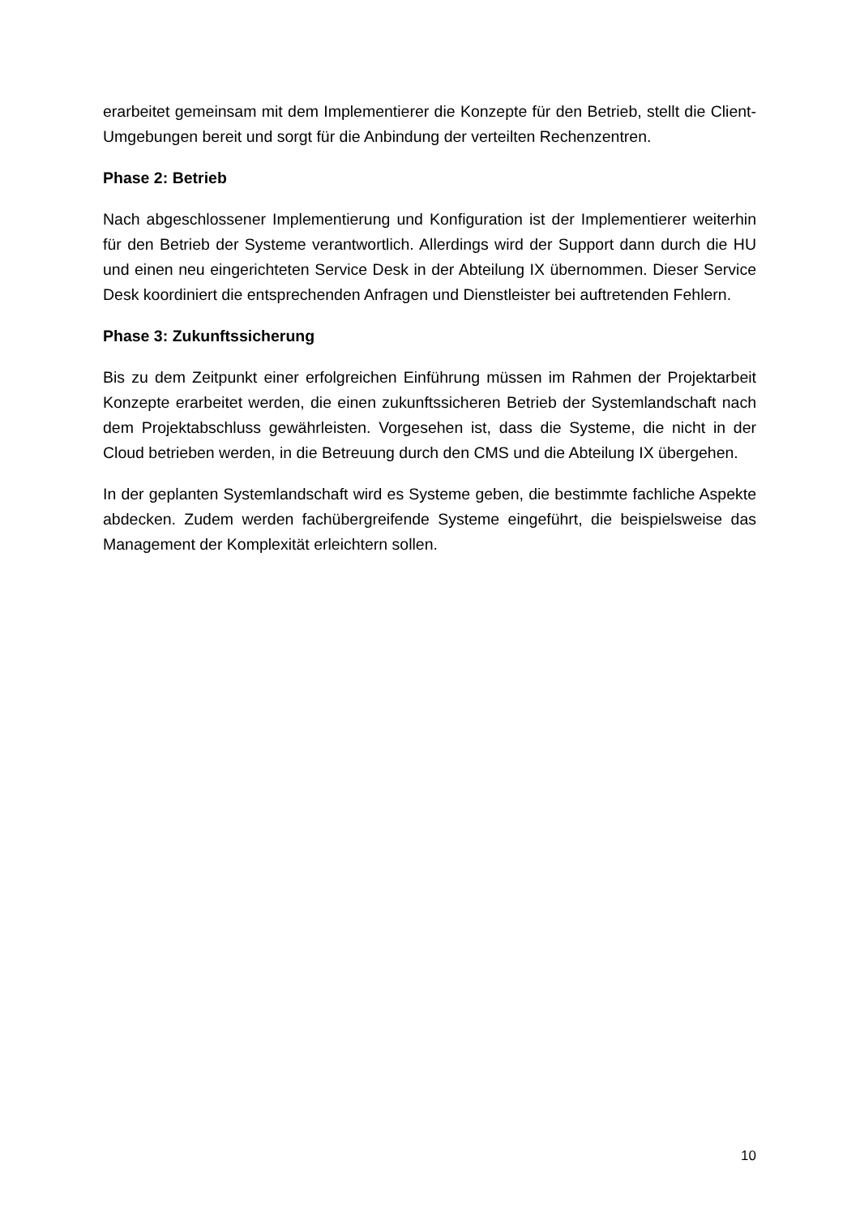erarbeitet gemeinsam mit dem Implementierer die Konzepte für den Betrieb, stellt die Client-Umgebungen bereit und sorgt für die Anbindung der verteilten Rechenzentren.
Phase 2: Betrieb
Nach abgeschlossener Implementierung und Konfiguration ist der Implementierer weiterhin für den Betrieb der Systeme verantwortlich. Allerdings wird der Support dann durch die HU und einen neu eingerichteten Service Desk in der Abteilung IX übernommen. Dieser Service Desk koordiniert die entsprechenden Anfragen und Dienstleister bei auftretenden Fehlern.
Phase 3: Zukunftssicherung
Bis zu dem Zeitpunkt einer erfolgreichen Einführung müssen im Rahmen der Projektarbeit Konzepte erarbeitet werden, die einen zukunftssicheren Betrieb der Systemlandschaft nach dem Projektabschluss gewährleisten. Vorgesehen ist, dass die Systeme, die nicht in der Cloud betrieben werden, in die Betreuung durch den CMS und die Abteilung IX übergehen.
In der geplanten Systemlandschaft wird es Systeme geben, die bestimmte fachliche Aspekte abdecken. Zudem werden fachübergreifende Systeme eingeführt, die beispielsweise das Management der Komplexität erleichtern sollen.
10